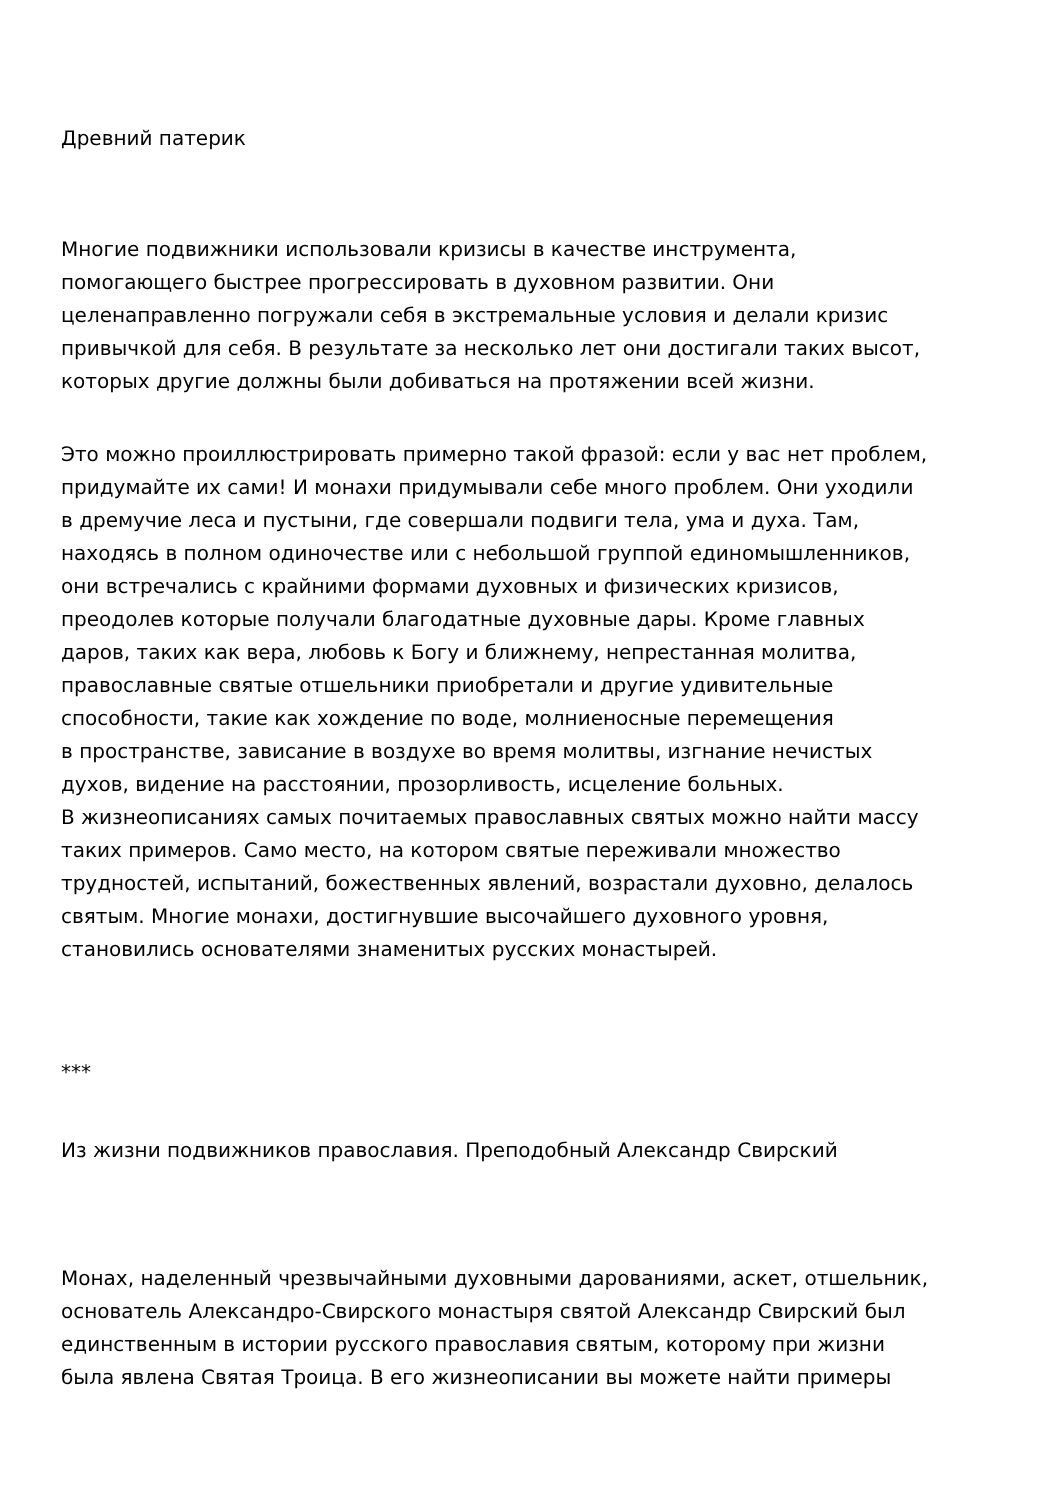Древний патерик
Многие подвижники использовали кризисы в качестве инструмента,
помогающего быстрее прогрессировать в духовном развитии. Они
целенаправленно погружали себя в экстремальные условия и делали кризис
привычкой для себя. В результате за несколько лет они достигали таких высот,
которых другие должны были добиваться на протяжении всей жизни.
Это можно проиллюстрировать примерно такой фразой: если у вас нет проблем,
придумайте их сами! И монахи придумывали себе много проблем. Они уходили
в дремучие леса и пустыни, где совершали подвиги тела, ума и духа. Там,
находясь в полном одиночестве или с небольшой группой единомышленников,
они встречались с крайними формами духовных и физических кризисов,
преодолев которые получали благодатные духовные дары. Кроме главных
даров, таких как вера, любовь к Богу и ближнему, непрестанная молитва,
православные святые отшельники приобретали и другие удивительные
способности, такие как хождение по воде, молниеносные перемещения
в пространстве, зависание в воздухе во время молитвы, изгнание нечистых
духов, видение на расстоянии, прозорливость, исцеление больных.
В жизнеописаниях самых почитаемых православных святых можно найти массу
таких примеров. Само место, на котором святые переживали множество
трудностей, испытаний, божественных явлений, возрастали духовно, делалось
святым. Многие монахи, достигнувшие высочайшего духовного уровня,
становились основателями знаменитых русских монастырей.
***
Из жизни подвижников православия. Преподобный Александр Свирский
Монах, наделенный чрезвычайными духовными дарованиями, аскет, отшельник,
основатель Александро-Свирского монастыря святой Александр Свирский был
единственным в истории русского православия святым, которому при жизни
была явлена Святая Троица. В его жизнеописании вы можете найти примеры